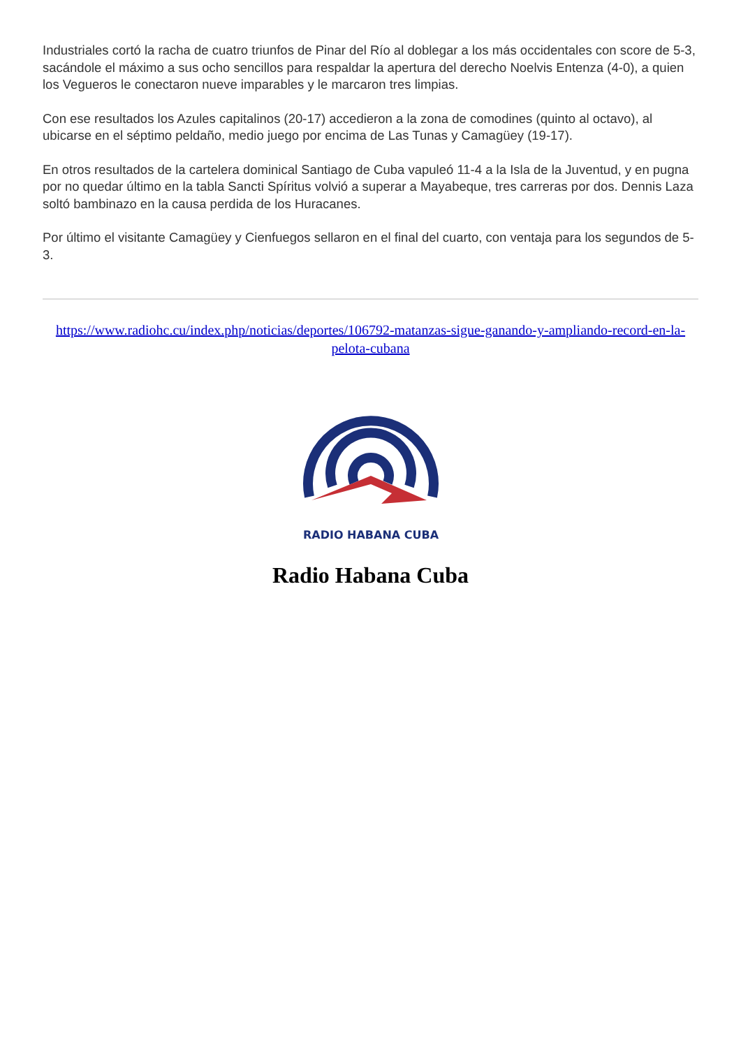Industriales cortó la racha de cuatro triunfos de Pinar del Río al doblegar a los más occidentales con score de 5-3, sacándole el máximo a sus ocho sencillos para respaldar la apertura del derecho Noelvis Entenza (4-0), a quien los Vegueros le conectaron nueve imparables y le marcaron tres limpias.
Con ese resultados los Azules capitalinos (20-17) accedieron a la zona de comodines (quinto al octavo), al ubicarse en el séptimo peldaño, medio juego por encima de Las Tunas y Camagüey (19-17).
En otros resultados de la cartelera dominical Santiago de Cuba vapuleó 11-4 a la Isla de la Juventud, y en pugna por no quedar último en la tabla Sancti Spíritus volvió a superar a Mayabeque, tres carreras por dos. Dennis Laza soltó bambinazo en la causa perdida de los Huracanes.
Por último el visitante Camagüey y Cienfuegos sellaron en el final del cuarto, con ventaja para los segundos de 5-3.
https://www.radiohc.cu/index.php/noticias/deportes/106792-matanzas-sigue-ganando-y-ampliando-record-en-la-pelota-cubana
RADIO HABANA CUBA
Radio Habana Cuba